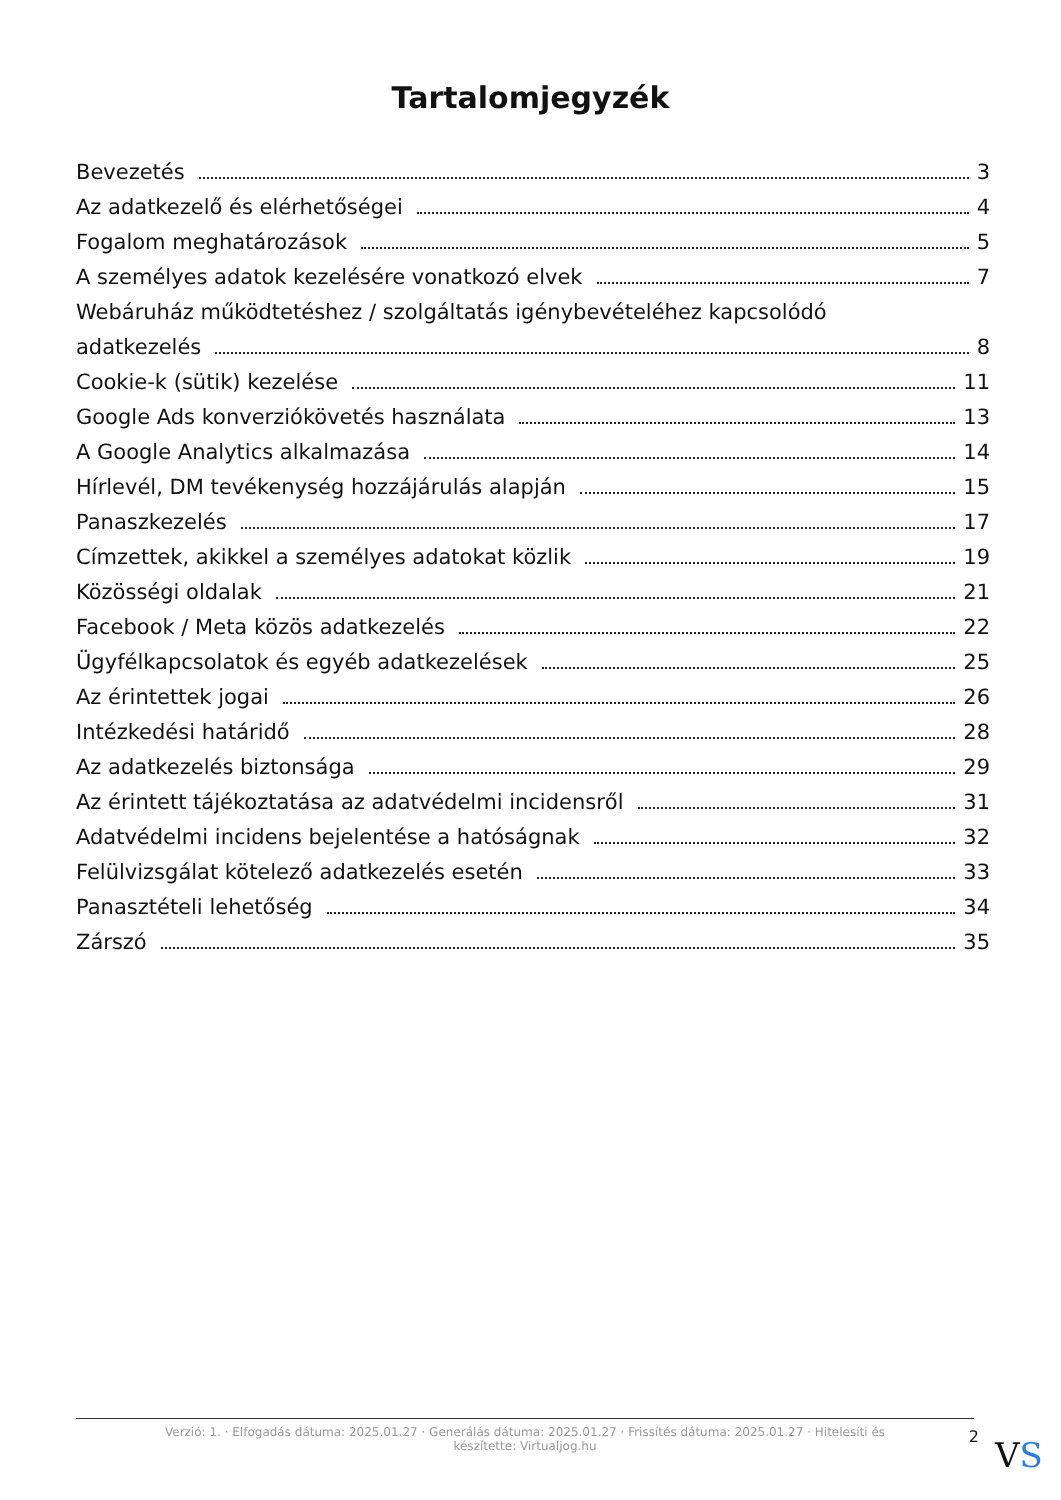Tartalomjegyzék
Bevezetés 3
Az adatkezelő és elérhetőségei 4
Fogalom meghatározások 5
A személyes adatok kezelésére vonatkozó elvek 7
Webáruház működtetéshez / szolgáltatás igénybevételéhez kapcsolódó
adatkezelés 8
Cookie-k (sütik) kezelése 11
Google Ads konverziókövetés használata 13
A Google Analytics alkalmazása 14
Hírlevél, DM tevékenység hozzájárulás alapján 15
Panaszkezelés 17
Címzettek, akikkel a személyes adatokat közlik 19
Közösségi oldalak 21
Facebook / Meta közös adatkezelés 22
Ügyfélkapcsolatok és egyéb adatkezelések 25
Az érintettek jogai 26
Intézkedési határidő 28
Az adatkezelés biztonsága 29
Az érintett tájékoztatása az adatvédelmi incidensről 31
Adatvédelmi incidens bejelentése a hatóságnak 32
Felülvizsgálat kötelező adatkezelés esetén 33
Panasztételi lehetőség 34
Zárszó 35
Verzió: 1. · Elfogadás dátuma: 2025.01.27 · Generálás dátuma: 2025.01.27 · Frissítés dátuma: 2025.01.27 · Hitelesíti és készítette: Virtualjog.hu
2
VS